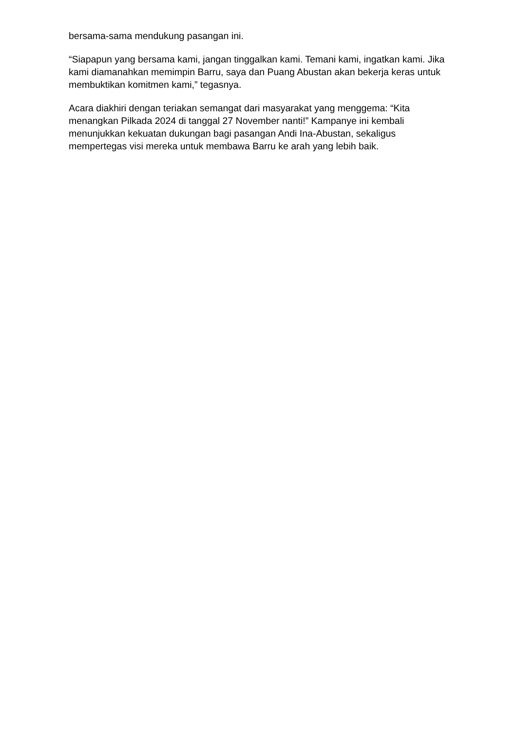bersama-sama mendukung pasangan ini.
“Siapapun yang bersama kami, jangan tinggalkan kami. Temani kami, ingatkan kami. Jika kami diamanahkan memimpin Barru, saya dan Puang Abustan akan bekerja keras untuk membuktikan komitmen kami,” tegasnya.
Acara diakhiri dengan teriakan semangat dari masyarakat yang menggema: “Kita menangkan Pilkada 2024 di tanggal 27 November nanti!” Kampanye ini kembali menunjukkan kekuatan dukungan bagi pasangan Andi Ina-Abustan, sekaligus mempertegas visi mereka untuk membawa Barru ke arah yang lebih baik.